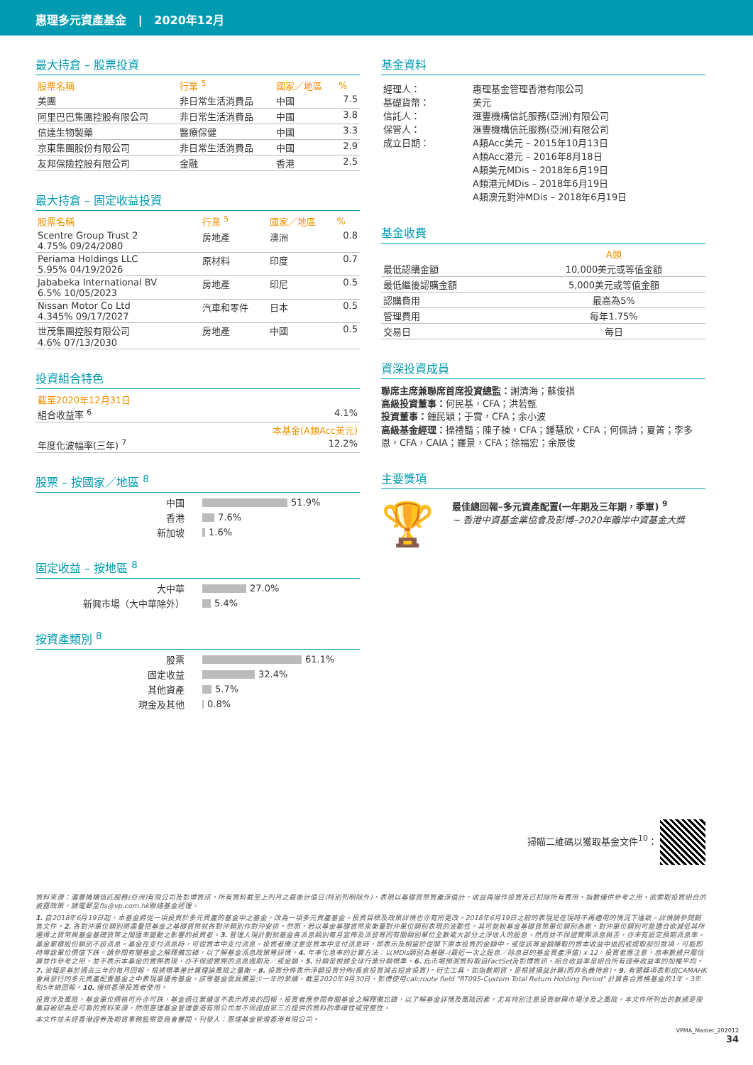惠理多元資產基金 | 2020年12月
最大持倉 – 股票投資
| 股票名稱 | 行業 <sup>5</sup> | 國家／地區 | % |
| --- | --- | --- | --- |
| 美團 | 非日常生活消費品 | 中國 | 7.5 |
| 阿里巴巴集團控股有限公司 | 非日常生活消費品 | 中國 | 3.8 |
| 信達生物製藥 | 醫療保健 | 中國 | 3.3 |
| 京東集團股份有限公司 | 非日常生活消費品 | 中國 | 2.9 |
| 友邦保險控股有限公司 | 金融 | 香港 | 2.5 |
最大持倉 – 固定收益投資
| 股票名稱 | 行業 <sup>5</sup> | 國家／地區 | % |
| --- | --- | --- | --- |
| Scentre Group Trust 2 4.75% 09/24/2080 | 房地產 | 澳洲 | 0.8 |
| Periama Holdings LLC 5.95% 04/19/2026 | 原材料 | 印度 | 0.7 |
| Jababeka International BV 6.5% 10/05/2023 | 房地產 | 印尼 | 0.5 |
| Nissan Motor Co Ltd 4.345% 09/17/2027 | 汽車和零件 | 日本 | 0.5 |
| 世茂集團控股有限公司 4.6% 07/13/2030 | 房地產 | 中國 | 0.5 |
投資組合特色
| 截至2020年12月31日 | |
| --- | --- |
| 組合收益率 <sup>6</sup> | 4.1% |
| | 本基金(A類Acc美元) |
| 年度化波幅率(三年) <sup>7</sup> | 12.2% |
股票 – 按國家／地區 <sup>8</sup>
中國 51.9%
香港 7.6%
新加坡 1.6%
固定收益 – 按地區 <sup>8</sup>
大中華 27.0%
新興市場（大中華除外） 5.4%
按資產類別 <sup>8</sup>
股票 61.1%
固定收益 32.4%
其他資產 5.7%
現金及其他 0.8%
基金資料
| 經理人： 基礎貨幣： 信託人： 保管人： 成立日期： | 惠理基金管理香港有限公司 美元 滙豐機構信託服務(亞洲)有限公司 滙豐機構信託服務(亞洲)有限公司 A類Acc美元 – 2015年10月13日 A類Acc港元 – 2016年8月18日 A類美元MDis – 2018年6月19日 A類港元MDis – 2018年6月19日 A類澳元對沖MDis – 2018年6月19日 |
基金收費
| | A類 |
| --- | --- |
| 最低認購金額 | 10,000美元或等值金額 |
| 最低繼後認購金額 | 5,000美元或等值金額 |
| 認購費用 | 最高為5% |
| 管理費用 | 每年1.75% |
| 交易日 | 每日 |
資深投資成員
聯席主席兼聯席首席投資總監：謝清海；蘇俊祺
高級投資董事：何民基，CFA；洪若甄
投資董事：鍾民穎；于霄，CFA；余小波
高級基金經理：操禮豔；陳子棟，CFA；鍾慧欣，CFA；何佩詩；夏箐；李多恩，CFA，CAIA；羅景，CFA；徐福宏；余辰俊
主要獎項
🏆
最佳總回報–多元資產配置(一年期及三年期，季軍) <sup>9</sup>
~ 香港中資基金業協會及彭博–2020年離岸中資基金大獎
掃瞄二維碼以獲取基金文件<sup>10</sup>：
資料來源：滙豐機構信託服務(亞洲)有限公司及彭博資訊。所有資料截至上列月之最後計值日(特別列明除外)，表現以基礎貨幣資產淨值計，收益再撥作投資及已扣除所有費用。指數僅供參考之用。欲索取投資組合的披露政策，請電郵至fis@vp.com.hk聯絡基金經理。
1. 自2018年6月19日起，本基金將從一項投資於多元資產的基金中之基金，改為一項多元資產基金。投資目標及政策詳情也亦有所更改。2018年6月19日之前的表現是在現時不再適用的情況下達致。詳情請參閱銷售文件。2. 各對沖單位類別將盡量把基金之基礎貨幣就各對沖類別作對沖安排。然而，若以基金基礎貨幣來衡量對沖單位類別表現的波動性，其可能較基金基礎貨幣單位類別為高。對沖單位類別可能適合欲減低其所選擇之貨幣與基金基礎貨幣之間匯率變動之影響的投資者。3. 管理人現計劃就基金各派息類別每月宣佈及派發等同有關類別單位全數或大部分之淨收入的股息，然而並不保證實際派息與否，亦未有設定預期派息率。基金累積股份類別不設派息。基金在支付派息時，可從資本中支付派息。投資者應注意從資本中支付派息時，即表示及相當於從閣下原本投資的金額中，或從該等金額賺取的資本收益中退回或提取部份款項，可能即時導致單位價值下跌。請參閱有關基金之解釋備忘錄，以了解基金派息政策等詳情。4. 年率化息率的計算方法：以MDis類別為基礎–(最近一次之股息／除息日的基金資產淨值) x 12。投資者應注意，息率數據只屬估算並作參考之用，並不表示本基金的實際表現，亦不保證實際的派息週期及／或金額。5. 分類是根據全球行業分類標準。6. 此市場預測資料取自FactSet及彭博資訊。組合收益率是組合所有證券收益率的加權平均。7. 波幅是基於過去三年的每月回報，根據標準差計算理論風險之量衡。8. 投資分佈表示淨額投資分佈(長倉投資減去短倉投資)。衍生工具，如指數期貨，是根據損益計算(而非名義持倉)。9. 有關獎項表彰由CAMAHK會員發行的多元資產配置基金之中表現最優秀基金，該等基金需具備至少一年的業績，截至2020年9月30日。彭博使用calcroute field "RT095-Custom Total Return Holding Period" 計算各合資格基金的1年，3年和5年總回報。10. 僅供香港投資者使用。
投資涉及風險，基金單位價格可升亦可跌，基金過往業績並不表示將來的回報。投資者應參閱有關基金之解釋備忘錄，以了解基金詳情及風險因素，尤其特別注意投資新興市場涉及之風險。本文件所列出的數據是搜集自被認為是可靠的資料來源，然而惠理基金管理香港有限公司並不保證由第三方提供的資料的準確性或完整性。
本文件並未經香港證券及期貨事務監察委員會審閱。刊發人：惠理基金管理香港有限公司。
VPMA_Master_202012
34